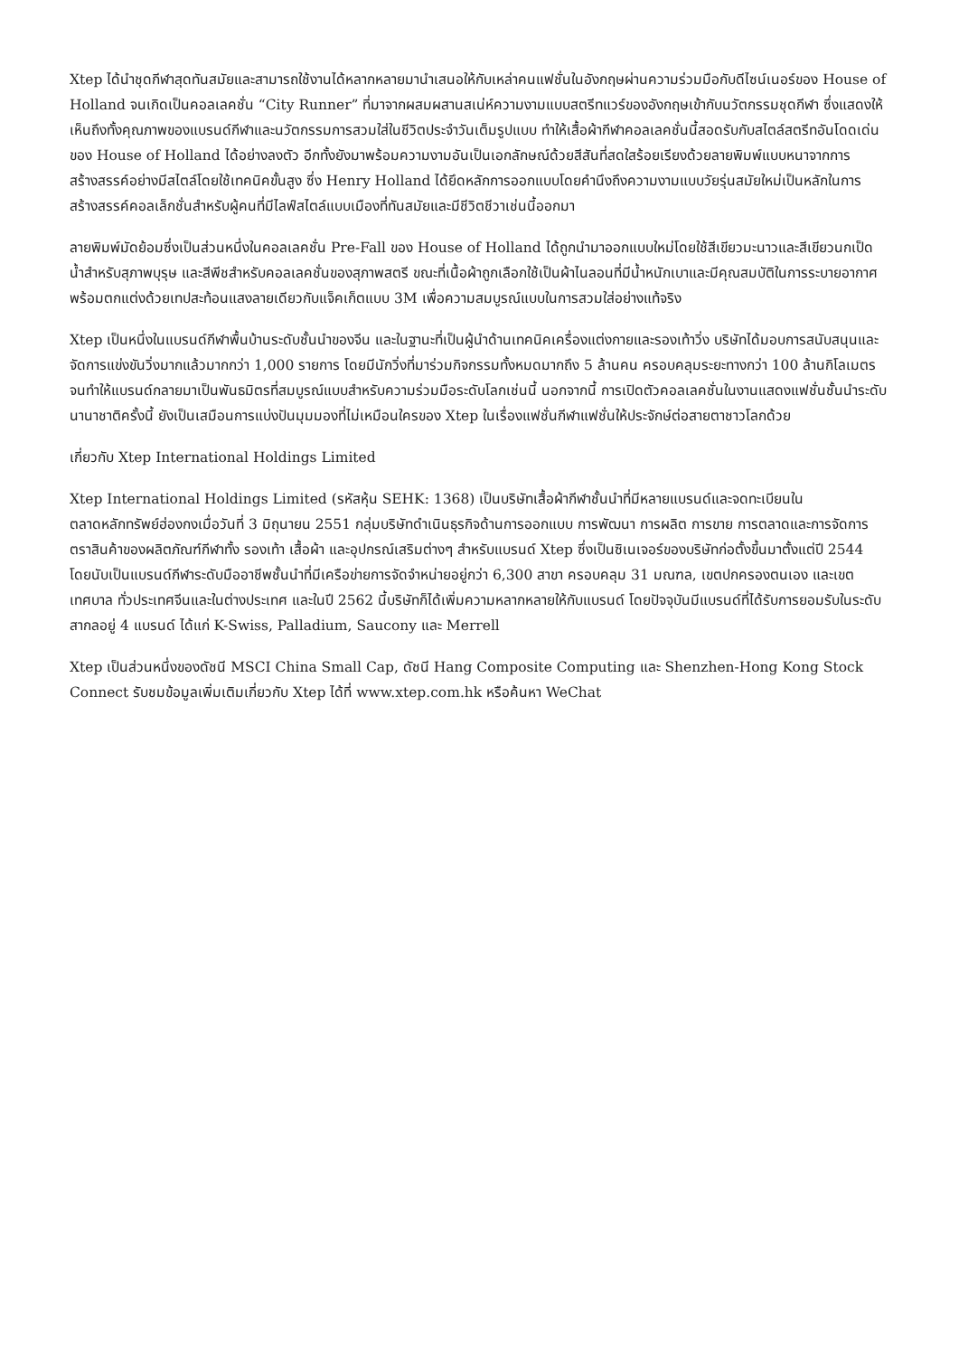Xtep ได้นำชุดกีฬาสุดทันสมัยและสามารถใช้งานได้หลากหลายมานำเสนอให้กับเหล่าคนแฟชั่นในอังกฤษผ่านความร่วมมือกับดีไซน์เนอร์ของ House of Holland จนเกิดเป็นคอลเลคชั่น “City Runner” ที่มาจากผสมผสานสเน่ห์ความงามแบบสตรีทแวร์ของอังกฤษเข้ากับนวัตกรรมชุดกีฬา ซึ่งแสดงให้เห็นถึงทั้งคุณภาพของแบรนด์กีฬาและนวัตกรรมการสวมใส่ในชีวิตประจำวันเต็มรูปแบบ ทำให้เสื้อผ้ากีฬาคอลเลคชั่นนี้สอดรับกับสไตล์สตรีทอันโดดเด่นของ House of Holland ได้อย่างลงตัว อีกทั้งยังมาพร้อมความงามอันเป็นเอกลักษณ์ด้วยสีสันที่สดใสร้อยเรียงด้วยลายพิมพ์แบบหนาจากการสร้างสรรค์อย่างมีสไตล์โดยใช้เทคนิคขั้นสูง ซึ่ง Henry Holland ได้ยึดหลักการออกแบบโดยคำนึงถึงความงามแบบวัยรุ่นสมัยใหม่เป็นหลักในการสร้างสรรค์คอลเล็กชั่นสำหรับผู้คนที่มีไลฟ์สไตล์แบบเมืองที่ทันสมัยและมีชีวิตชีวาเช่นนี้ออกมา
ลายพิมพ์มัดย้อมซึ่งเป็นส่วนหนึ่งในคอลเลคชั่น Pre-Fall ของ House of Holland ได้ถูกนำมาออกแบบใหม่โดยใช้สีเขียวมะนาวและสีเขียวนกเป็ดน้ำสำหรับสุภาพบุรุษ และสีพีชสำหรับคอลเลคชั่นของสุภาพสตรี ขณะที่เนื้อผ้าถูกเลือกใช้เป็นผ้าไนลอนที่มีน้ำหนักเบาและมีคุณสมบัติในการระบายอากาศ พร้อมตกแต่งด้วยเทปสะท้อนแสงลายเดียวกับแจ็คเก็ตแบบ 3M เพื่อความสมบูรณ์แบบในการสวมใส่อย่างแท้จริง
Xtep เป็นหนึ่งในแบรนด์กีฬาพื้นบ้านระดับชั้นนำของจีน และในฐานะที่เป็นผู้นำด้านเทคนิคเครื่องแต่งกายและรองเท้าวิ่ง บริษัทได้มอบการสนับสนุนและจัดการแข่งขันวิ่งมากแล้วมากกว่า 1,000 รายการ โดยมีนักวิ่งที่มาร่วมกิจกรรมทั้งหมดมากถึง 5 ล้านคน ครอบคลุมระยะทางกว่า 100 ล้านกิโลเมตร จนทำให้แบรนด์กลายมาเป็นพันธมิตรที่สมบูรณ์แบบสำหรับความร่วมมือระดับโลกเช่นนี้ นอกจากนี้ การเปิดตัวคอลเลคชั่นในงานแสดงแฟชั่นชั้นนำระดับนานาชาติครั้งนี้ ยังเป็นเสมือนการแบ่งปันมุมมองที่ไม่เหมือนใครของ Xtep ในเรื่องแฟชั่นกีฬาแฟชั่นให้ประจักษ์ต่อสายตาชาวโลกด้วย
เกี่ยวกับ Xtep International Holdings Limited
Xtep International Holdings Limited (รหัสหุ้น SEHK: 1368) เป็นบริษัทเสื้อผ้ากีฬาชั้นนำที่มีหลายแบรนด์และจดทะเบียนในตลาดหลักทรัพย์ฮ่องกงเมื่อวันที่ 3 มิถุนายน 2551 กลุ่มบริษัทดำเนินธุรกิจด้านการออกแบบ การพัฒนา การผลิต การขาย การตลาดและการจัดการตราสินค้าของผลิตภัณฑ์กีฬาทั้ง รองเท้า เสื้อผ้า และอุปกรณ์เสริมต่างๆ สำหรับแบรนด์ Xtep ซึ่งเป็นซิเนเจอร์ของบริษัทก่อตั้งขึ้นมาตั้งแต่ปี 2544 โดยนับเป็นแบรนด์กีฬาระดับมืออาชีพชั้นนำที่มีเครือข่ายการจัดจำหน่ายอยู่กว่า 6,300 สาขา ครอบคลุม 31 มณฑล, เขตปกครองตนเอง และเขตเทศบาล ทั่วประเทศจีนและในต่างประเทศ และในปี 2562 นี้บริษัทก็ได้เพิ่มความหลากหลายให้กับแบรนด์ โดยปัจจุบันมีแบรนด์ที่ได้รับการยอมรับในระดับสากลอยู่ 4 แบรนด์ ได้แก่ K-Swiss, Palladium, Saucony และ Merrell
Xtep เป็นส่วนหนึ่งของดัชนี MSCI China Small Cap, ดัชนี Hang Composite Computing และ Shenzhen-Hong Kong Stock Connect รับชมข้อมูลเพิ่มเติมเกี่ยวกับ Xtep ได้ที่ www.xtep.com.hk หรือค้นหา WeChat